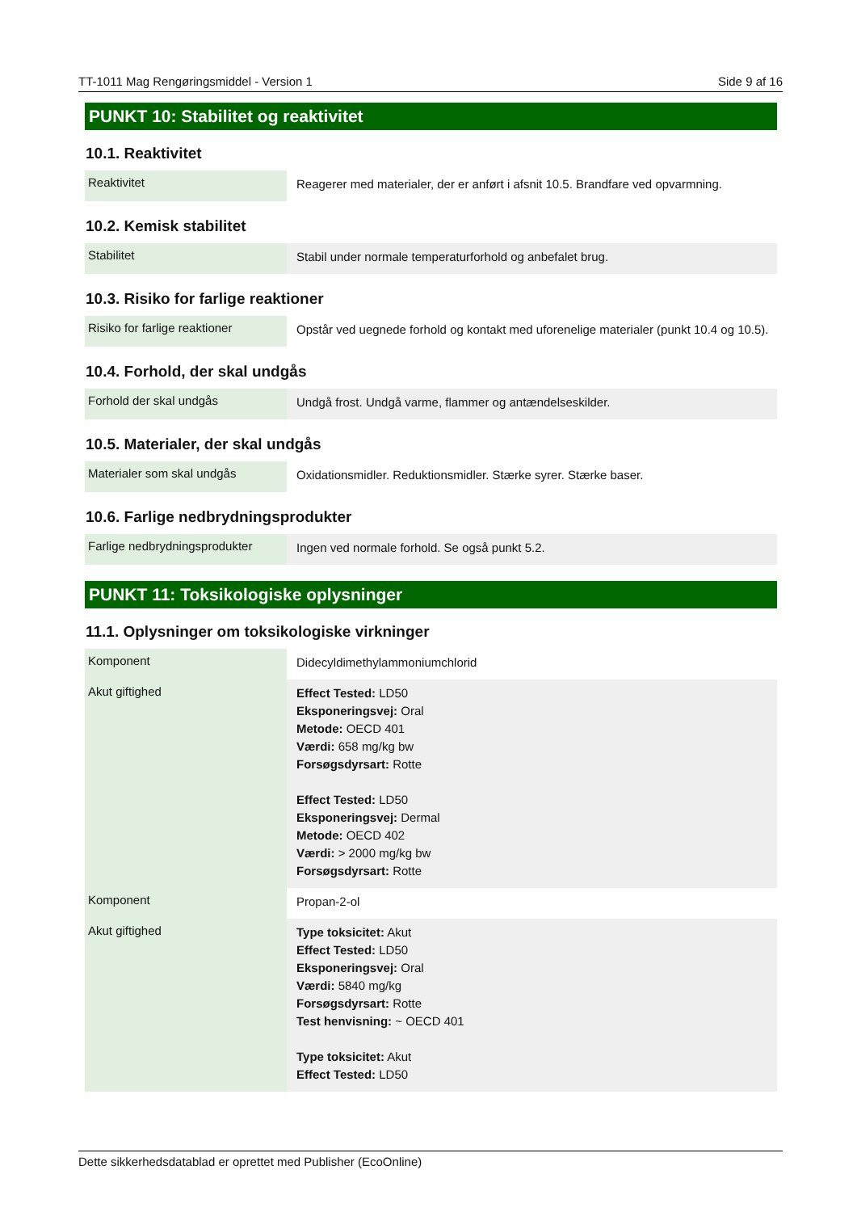TT-1011 Mag Rengøringsmiddel - Version 1 Side 9 af 16
PUNKT 10: Stabilitet og reaktivitet
10.1. Reaktivitet
| Reaktivitet | Reagerer med materialer, der er anført i afsnit 10.5. Brandfare ved opvarmning. |
10.2. Kemisk stabilitet
| Stabilitet | Stabil under normale temperaturforhold og anbefalet brug. |
10.3. Risiko for farlige reaktioner
| Risiko for farlige reaktioner | Opstår ved uegnede forhold og kontakt med uforenelige materialer (punkt 10.4 og 10.5). |
10.4. Forhold, der skal undgås
| Forhold der skal undgås | Undgå frost. Undgå varme, flammer og antændelseskilder. |
10.5. Materialer, der skal undgås
| Materialer som skal undgås | Oxidationsmidler. Reduktionsmidler. Stærke syrer. Stærke baser. |
10.6. Farlige nedbrydningsprodukter
| Farlige nedbrydningsprodukter | Ingen ved normale forhold. Se også punkt 5.2. |
PUNKT 11: Toksikologiske oplysninger
11.1. Oplysninger om toksikologiske virkninger
| Komponent | Didecyldimethylammoniumchlorid |
| Akut giftighed | Effect Tested: LD50 Eksponeringsvej: Oral Metode: OECD 401 Værdi: 658 mg/kg bw Forsøgsdyrsart: Rotte Effect Tested: LD50 Eksponeringsvej: Dermal Metode: OECD 402 Værdi: > 2000 mg/kg bw Forsøgsdyrsart: Rotte |
| Komponent | Propan-2-ol |
| Akut giftighed | Type toksicitet: Akut Effect Tested: LD50 Eksponeringsvej: Oral Værdi: 5840 mg/kg Forsøgsdyrsart: Rotte Test henvisning: ~ OECD 401 Type toksicitet: Akut Effect Tested: LD50 |
Dette sikkerhedsdatablad er oprettet med Publisher (EcoOnline)